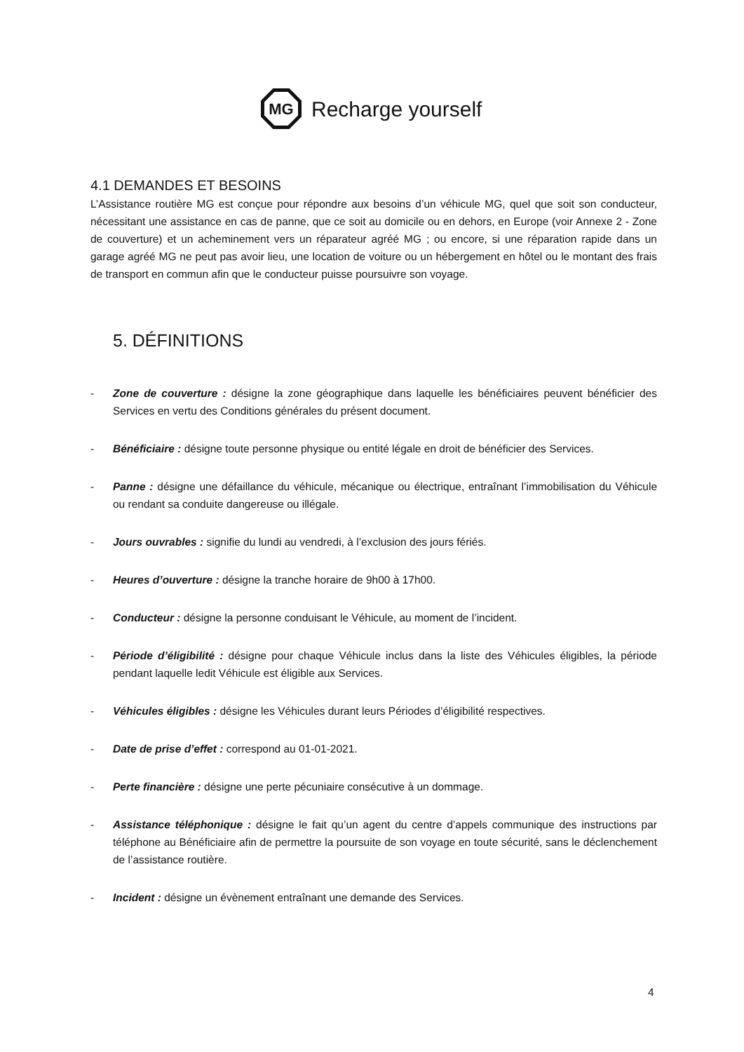MG
Recharge yourself
4.1 DEMANDES ET BESOINS
L’Assistance routière MG est conçue pour répondre aux besoins d’un véhicule MG, quel que soit son conducteur, nécessitant une assistance en cas de panne, que ce soit au domicile ou en dehors, en Europe (voir Annexe 2 - Zone de couverture) et un acheminement vers un réparateur agréé MG ; ou encore, si une réparation rapide dans un garage agréé MG ne peut pas avoir lieu, une location de voiture ou un hébergement en hôtel ou le montant des frais de transport en commun afin que le conducteur puisse poursuivre son voyage.
5. DÉFINITIONS
- Zone de couverture : désigne la zone géographique dans laquelle les bénéficiaires peuvent bénéficier des Services en vertu des Conditions générales du présent document.
- Bénéficiaire : désigne toute personne physique ou entité légale en droit de bénéficier des Services.
- Panne : désigne une défaillance du véhicule, mécanique ou électrique, entraînant l’immobilisation du Véhicule ou rendant sa conduite dangereuse ou illégale.
- Jours ouvrables : signifie du lundi au vendredi, à l’exclusion des jours fériés.
- Heures d’ouverture : désigne la tranche horaire de 9h00 à 17h00.
- Conducteur : désigne la personne conduisant le Véhicule, au moment de l’incident.
- Période d’éligibilité : désigne pour chaque Véhicule inclus dans la liste des Véhicules éligibles, la période pendant laquelle ledit Véhicule est éligible aux Services.
- Véhicules éligibles : désigne les Véhicules durant leurs Périodes d’éligibilité respectives.
- Date de prise d’effet : correspond au 01-01-2021.
- Perte financière : désigne une perte pécuniaire consécutive à un dommage.
- Assistance téléphonique : désigne le fait qu’un agent du centre d’appels communique des instructions par téléphone au Bénéficiaire afin de permettre la poursuite de son voyage en toute sécurité, sans le déclenchement de l’assistance routière.
- Incident : désigne un évènement entraînant une demande des Services.
4